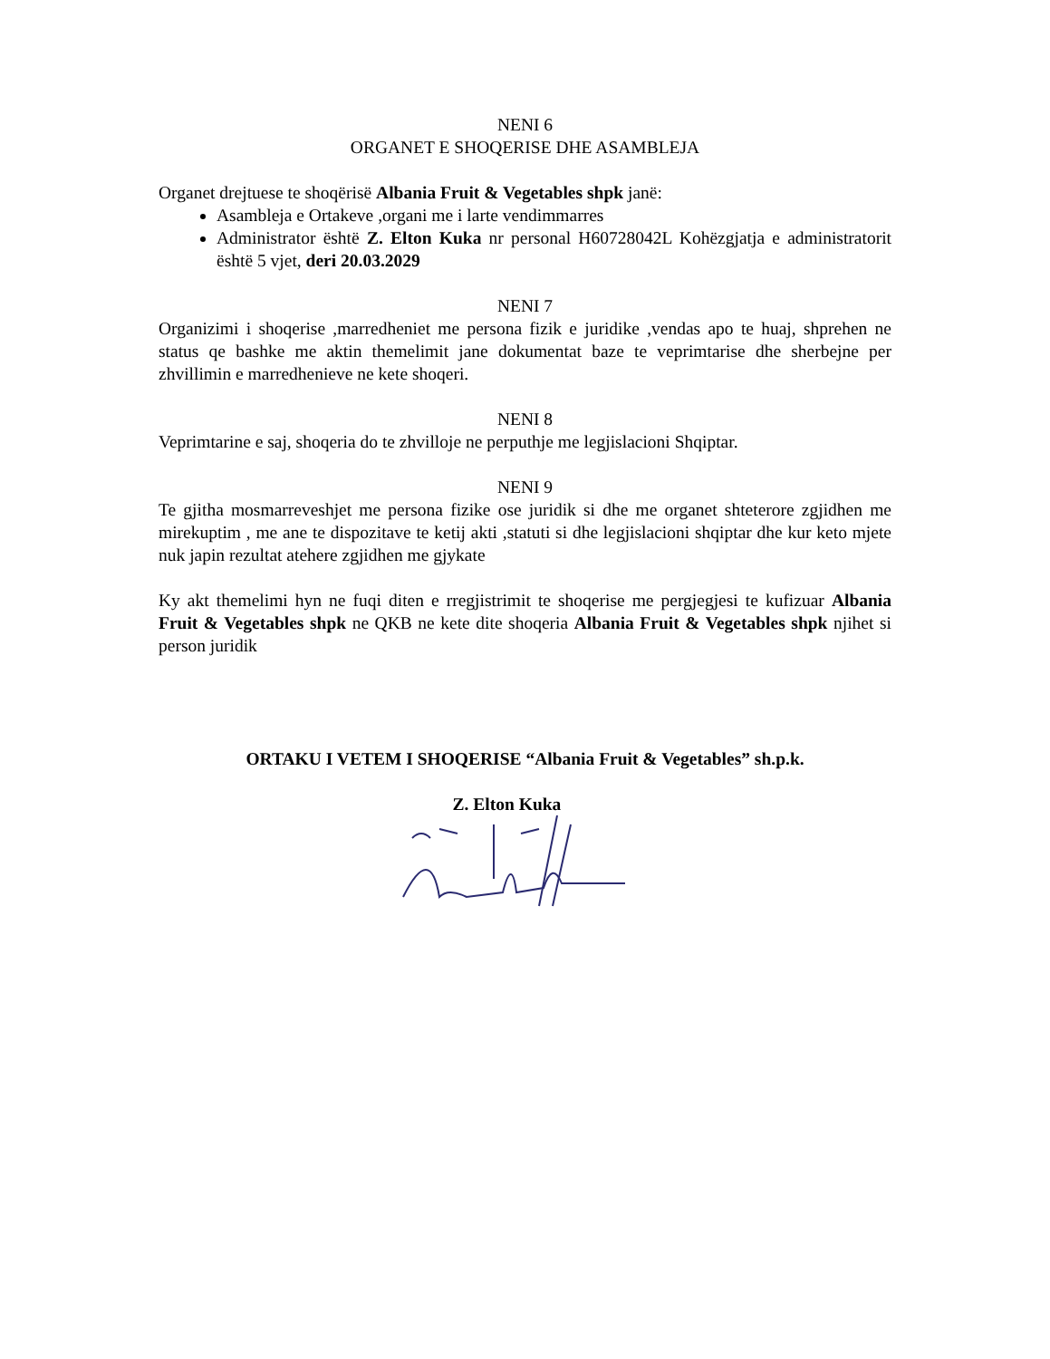NENI 6
ORGANET E SHOQERISE DHE ASAMBLEJA
Organet drejtuese te shoqërisë Albania Fruit & Vegetables shpk janë:
Asambleja e Ortakeve ,organi me i larte vendimmarres
Administrator është Z. Elton Kuka nr personal H60728042L Kohëzgjatja e administratorit është 5 vjet, deri 20.03.2029
NENI 7
Organizimi i shoqerise ,marredheniet me persona fizik e juridike ,vendas apo te huaj, shprehen ne status qe bashke me aktin themelimit jane dokumentat baze te veprimtarise dhe sherbejne per zhvillimin e marredhenieve ne kete shoqeri.
NENI 8
Veprimtarine e saj, shoqeria do te zhvilloje ne perputhje me legjislacioni Shqiptar.
NENI 9
Te gjitha mosmarreveshjet me persona fizike ose juridik si dhe me organet shteterore zgjidhen me mirekuptim , me ane te dispozitave te ketij akti ,statuti si dhe legjislacioni shqiptar dhe kur keto mjete nuk japin rezultat atehere zgjidhen me gjykate
Ky akt themelimi hyn ne fuqi diten e rregjistrimit te shoqerise me pergjegjesi te kufizuar Albania Fruit & Vegetables shpk ne QKB ne kete dite shoqeria Albania Fruit & Vegetables shpk njihet si person juridik
ORTAKU I VETEM I SHOQERISE “Albania Fruit & Vegetables” sh.p.k.
Z. Elton Kuka